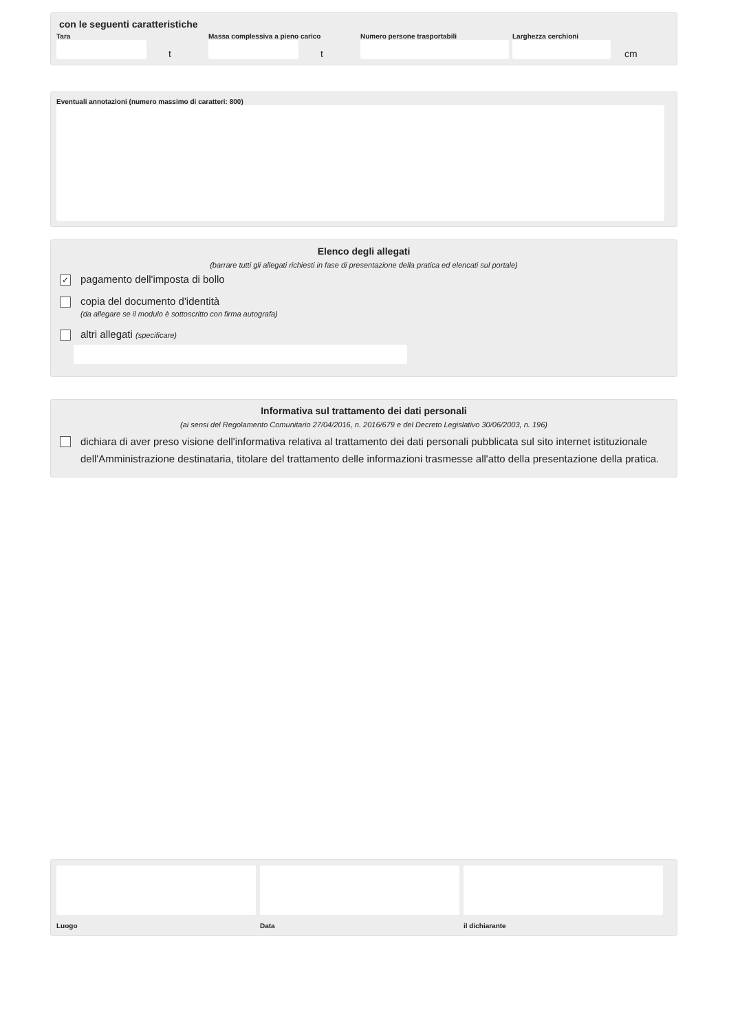con le seguenti caratteristiche
Tara
t
Massa complessiva a pieno carico
t
Numero persone trasportabili
Larghezza cerchioni
cm
Eventuali annotazioni (numero massimo di caratteri: 800)
Elenco degli allegati
(barrare tutti gli allegati richiesti in fase di presentazione della pratica ed elencati sul portale)
✓ pagamento dell'imposta di bollo
copia del documento d'identità
(da allegare se il modulo è sottoscritto con firma autografa)
altri allegati (specificare)
Informativa sul trattamento dei dati personali
(ai sensi del Regolamento Comunitario 27/04/2016, n. 2016/679 e del Decreto Legislativo 30/06/2003, n. 196)
dichiara di aver preso visione dell'informativa relativa al trattamento dei dati personali pubblicata sul sito internet istituzionale dell'Amministrazione destinataria, titolare del trattamento delle informazioni trasmesse all'atto della presentazione della pratica.
Luogo Data il dichiarante